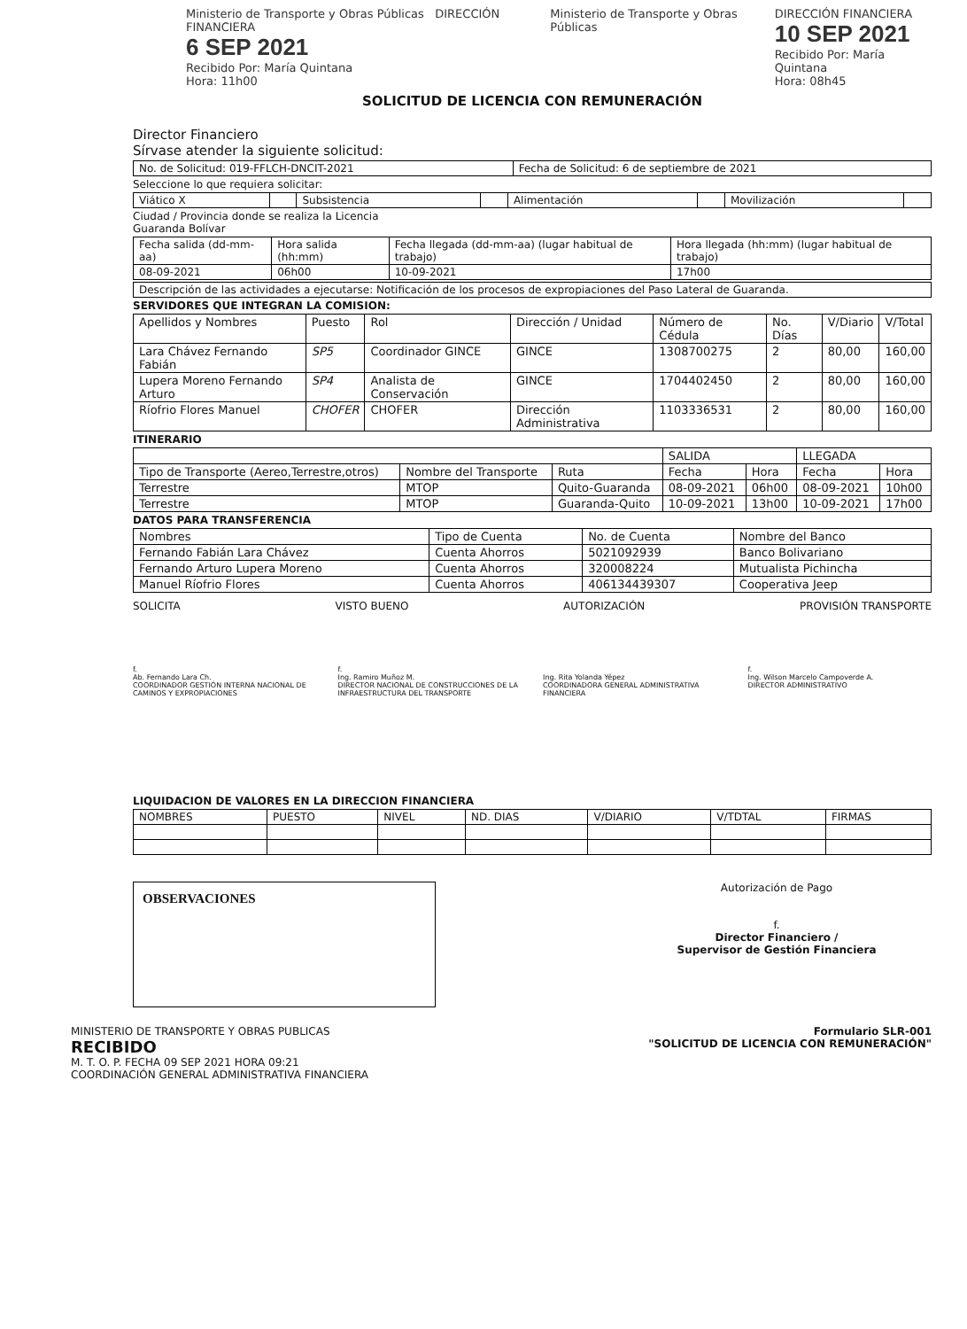Ministerio de Transporte y Obras Públicas DIRECCIÓN FINANCIERA
6 SEP 2021
Recibido Por: María Quintana
Hora: 11h00
Ministerio de Transporte y Obras Públicas
DIRECCIÓN FINANCIERA
10 SEP 2021
Recibido Por: María Quintana
Hora: 08h45
SOLICITUD DE LICENCIA CON REMUNERACIÓN
Director Financiero
Sírvase atender la siguiente solicitud:
| No. de Solicitud: 019-FFLCH-DNCIT-2021 | Fecha de Solicitud: 6 de septiembre de 2021 |
Seleccione lo que requiera solicitar:
| Viático X | | Subsistencia | | Alimentación | | Movilización | |
Ciudad / Provincia donde se realiza la Licencia
Guaranda Bolívar
| Fecha salida (dd-mm-aa) | Hora salida (hh:mm) | Fecha llegada (dd-mm-aa) (lugar habitual de trabajo) | Hora llegada (hh:mm) (lugar habitual de trabajo) |
| 08-09-2021 | 06h00 | 10-09-2021 | 17h00 |
| Descripción de las actividades a ejecutarse: Notificación de los procesos de expropiaciones del Paso Lateral de Guaranda. |
SERVIDORES QUE INTEGRAN LA COMISION:
| Apellidos y Nombres | Puesto | Rol | Dirección / Unidad | Número de Cédula | No. Días | V/Diario | V/Total |
| --- | --- | --- | --- | --- | --- | --- | --- |
| Lara Chávez Fernando Fabián | SP5 | Coordinador GINCE | GINCE | 1308700275 | 2 | 80,00 | 160,00 |
| Lupera Moreno Fernando Arturo | SP4 | Analista de Conservación | GINCE | 1704402450 | 2 | 80,00 | 160,00 |
| Ríofrio Flores Manuel | CHOFER | CHOFER | Dirección Administrativa | 1103336531 | 2 | 80,00 | 160,00 |
ITINERARIO
| | | | SALIDA | | LLEGADA | |
| Tipo de Transporte (Aereo,Terrestre,otros) | Nombre del Transporte | Ruta | Fecha | Hora | Fecha | Hora |
| Terrestre | MTOP | Quito-Guaranda | 08-09-2021 | 06h00 | 08-09-2021 | 10h00 |
| Terrestre | MTOP | Guaranda-Quito | 10-09-2021 | 13h00 | 10-09-2021 | 17h00 |
DATOS PARA TRANSFERENCIA
| Nombres | Tipo de Cuenta | No. de Cuenta | Nombre del Banco |
| --- | --- | --- | --- |
| Fernando Fabián Lara Chávez | Cuenta Ahorros | 5021092939 | Banco Bolivariano |
| Fernando Arturo Lupera Moreno | Cuenta Ahorros | 320008224 | Mutualista Pichincha |
| Manuel Ríofrio Flores | Cuenta Ahorros | 406134439307 | Cooperativa Jeep |
SOLICITA VISTO BUENO AUTORIZACIÓN PROVISIÓN TRANSPORTE
f.
Ab. Fernando Lara Ch.
COORDINADOR GESTIÓN INTERNA NACIONAL DE CAMINOS Y EXPROPIACIONES
f.
Ing. Ramiro Muñoz M.
DIRECTOR NACIONAL DE CONSTRUCCIONES DE LA INFRAESTRUCTURA DEL TRANSPORTE
Ing. Rita Yolanda Yépez
COORDINADORA GENERAL ADMINISTRATIVA FINANCIERA
f.
Ing. Wilson Marcelo Campoverde A.
DIRECTOR ADMINISTRATIVO
LIQUIDACION DE VALORES EN LA DIRECCION FINANCIERA
| NOMBRES | PUESTO | NIVEL | ND. DIAS | V/DIARIO | V/TDTAL | FIRMAS |
OBSERVACIONES
Autorización de Pago
f.
Director Financiero /
Supervisor de Gestión Financiera
MINISTERIO DE TRANSPORTE Y OBRAS PUBLICAS
RECIBIDO
M. T. O. P. FECHA 09 SEP 2021 HORA 09:21
COORDINACIÓN GENERAL ADMINISTRATIVA FINANCIERA
Formulario SLR-001
"SOLICITUD DE LICENCIA CON REMUNERACIÓN"